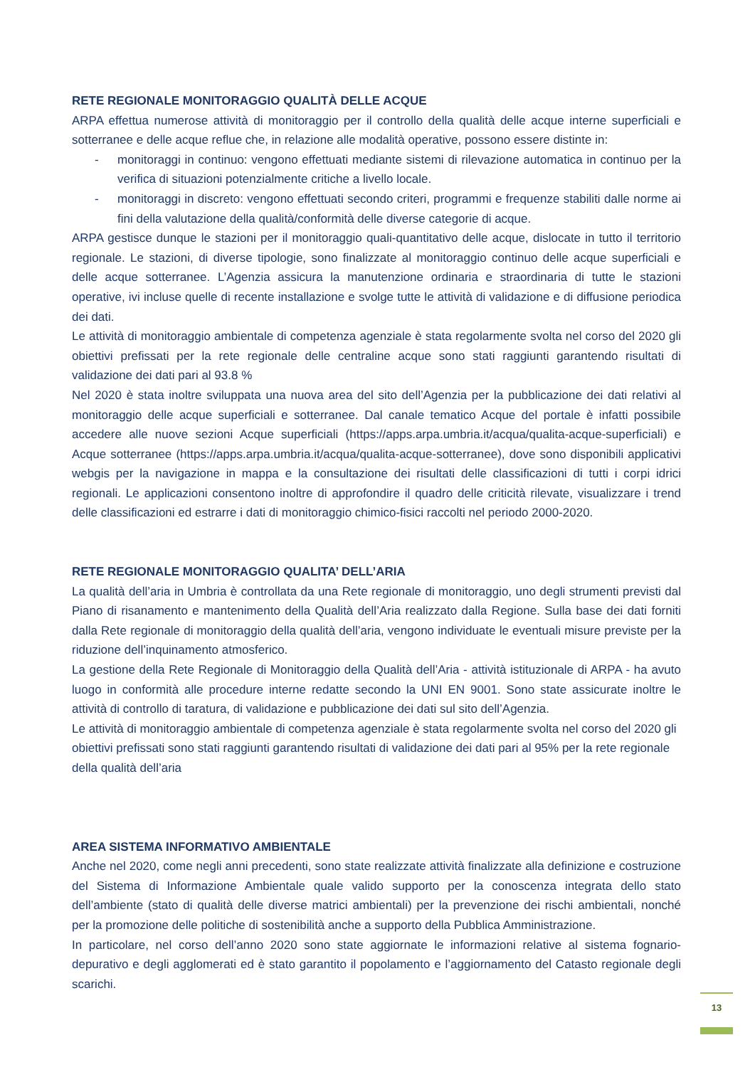RETE REGIONALE MONITORAGGIO QUALITÀ DELLE ACQUE
ARPA effettua numerose attività di monitoraggio per il controllo della qualità delle acque interne superficiali e sotterranee e delle acque reflue che, in relazione alle modalità operative, possono essere distinte in:
- monitoraggi in continuo: vengono effettuati mediante sistemi di rilevazione automatica in continuo per la verifica di situazioni potenzialmente critiche a livello locale.
- monitoraggi in discreto: vengono effettuati secondo criteri, programmi e frequenze stabiliti dalle norme ai fini della valutazione della qualità/conformità delle diverse categorie di acque.
ARPA gestisce dunque le stazioni per il monitoraggio quali-quantitativo delle acque, dislocate in tutto il territorio regionale. Le stazioni, di diverse tipologie, sono finalizzate al monitoraggio continuo delle acque superficiali e delle acque sotterranee. L’Agenzia assicura la manutenzione ordinaria e straordinaria di tutte le stazioni operative, ivi incluse quelle di recente installazione e svolge tutte le attività di validazione e di diffusione periodica dei dati.
Le attività di monitoraggio ambientale di competenza agenziale è stata regolarmente svolta nel corso del 2020 gli obiettivi prefissati per la rete regionale delle centraline acque sono stati raggiunti garantendo risultati di validazione dei dati pari al 93.8 %
Nel 2020 è stata inoltre sviluppata una nuova area del sito dell’Agenzia per la pubblicazione dei dati relativi al monitoraggio delle acque superficiali e sotterranee. Dal canale tematico Acque del portale è infatti possibile accedere alle nuove sezioni Acque superficiali (https://apps.arpa.umbria.it/acqua/qualita-acque-superficiali) e Acque sotterranee (https://apps.arpa.umbria.it/acqua/qualita-acque-sotterranee), dove sono disponibili applicativi webgis per la navigazione in mappa e la consultazione dei risultati delle classificazioni di tutti i corpi idrici regionali. Le applicazioni consentono inoltre di approfondire il quadro delle criticità rilevate, visualizzare i trend delle classificazioni ed estrarre i dati di monitoraggio chimico-fisici raccolti nel periodo 2000-2020.
RETE REGIONALE MONITORAGGIO QUALITA’ DELL’ARIA
La qualità dell’aria in Umbria è controllata da una Rete regionale di monitoraggio, uno degli strumenti previsti dal Piano di risanamento e mantenimento della Qualità dell’Aria realizzato dalla Regione. Sulla base dei dati forniti dalla Rete regionale di monitoraggio della qualità dell’aria, vengono individuate le eventuali misure previste per la riduzione dell’inquinamento atmosferico.
La gestione della Rete Regionale di Monitoraggio della Qualità dell’Aria - attività istituzionale di ARPA - ha avuto luogo in conformità alle procedure interne redatte secondo la UNI EN 9001. Sono state assicurate inoltre le attività di controllo di taratura, di validazione e pubblicazione dei dati sul sito dell’Agenzia.
Le attività di monitoraggio ambientale di competenza agenziale è stata regolarmente svolta nel corso del 2020 gli obiettivi prefissati sono stati raggiunti garantendo risultati di validazione dei dati pari al 95% per la rete regionale della qualità dell’aria
AREA SISTEMA INFORMATIVO AMBIENTALE
Anche nel 2020, come negli anni precedenti, sono state realizzate attività finalizzate alla definizione e costruzione del Sistema di Informazione Ambientale quale valido supporto per la conoscenza integrata dello stato dell’ambiente (stato di qualità delle diverse matrici ambientali) per la prevenzione dei rischi ambientali, nonché per la promozione delle politiche di sostenibilità anche a supporto della Pubblica Amministrazione.
In particolare, nel corso dell’anno 2020 sono state aggiornate le informazioni relative al sistema fognario-depurativo e degli agglomerati ed è stato garantito il popolamento e l’aggiornamento del Catasto regionale degli scarichi.
13